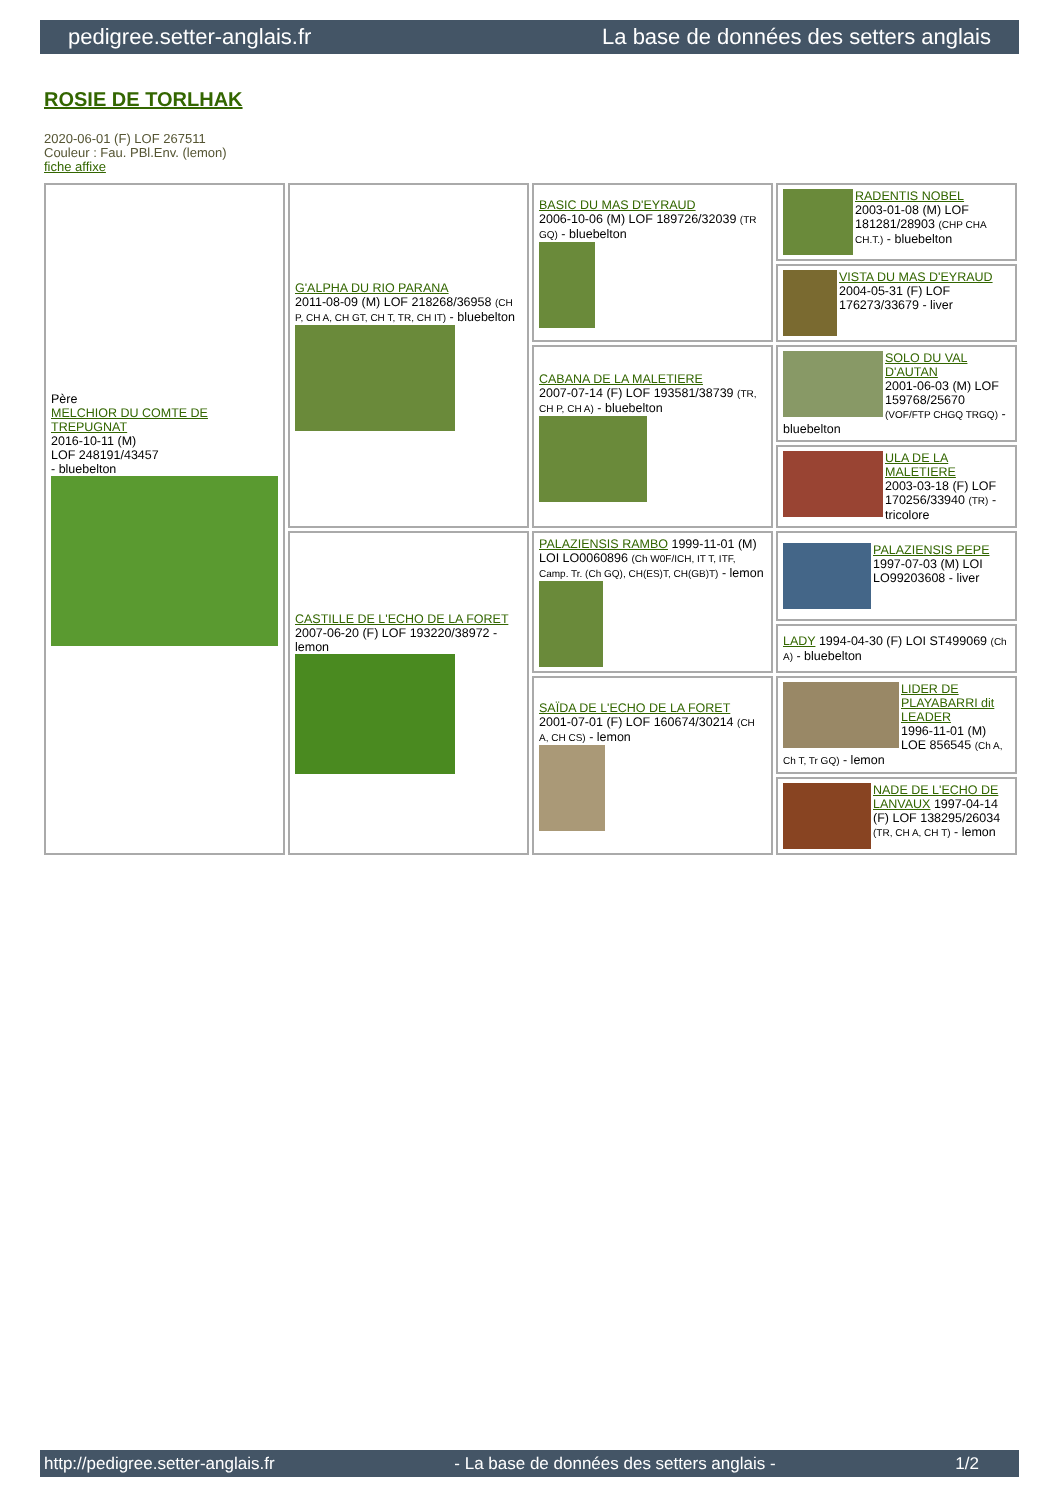pedigree.setter-anglais.fr La base de données des setters anglais
ROSIE DE TORLHAK
2020-06-01 (F) LOF 267511
Couleur : Fau. PBl.Env. (lemon)
fiche affixe
| Père MELCHIOR DU COMTE DE TREPUGNAT 2016-10-11 (M) LOF 248191/43457 - bluebelton | G'ALPHA DU RIO PARANA 2011-08-09 (M) LOF 218268/36958 (CH P, CH A, CH GT, CH T, TR, CH IT) - bluebelton | BASIC DU MAS D'EYRAUD 2006-10-06 (M) LOF 189726/32039 (TR GQ) - bluebelton | RADENTIS NOBEL 2003-01-08 (M) LOF 181281/28903 (CHP CHA CH.T.) - bluebelton |
| | | | VISTA DU MAS D'EYRAUD 2004-05-31 (F) LOF 176273/33679 - liver |
| | | CABANA DE LA MALETIERE 2007-07-14 (F) LOF 193581/38739 (TR, CH P, CH A) - bluebelton | SOLO DU VAL D'AUTAN 2001-06-03 (M) LOF 159768/25670 (VOF/FTP CHGQ TRGQ) - bluebelton |
| | | | ULA DE LA MALETIERE 2003-03-18 (F) LOF 170256/33940 (TR) - tricolore |
| | CASTILLE DE L'ECHO DE LA FORET 2007-06-20 (F) LOF 193220/38972 - lemon | PALAZIENSIS RAMBO 1999-11-01 (M) LOI LO0060896 (Ch W0F/ICH, IT T, ITF, Camp. Tr. (Ch GQ), CH(ES)T, CH(GB)T) - lemon | PALAZIENSIS PEPE 1997-07-03 (M) LOI LO99203608 - liver |
| | | | LADY 1994-04-30 (F) LOI ST499069 (Ch A) - bluebelton |
| | | SAÏDA DE L'ECHO DE LA FORET 2001-07-01 (F) LOF 160674/30214 (CH A, CH CS) - lemon | LIDER DE PLAYABARRI dit LEADER 1996-11-01 (M) LOE 856545 (Ch A, Ch T, Tr GQ) - lemon |
| | | | NADE DE L'ECHO DE LANVAUX 1997-04-14 (F) LOF 138295/26034 (TR, CH A, CH T) - lemon |
http://pedigree.setter-anglais.fr - La base de données des setters anglais - 1/2